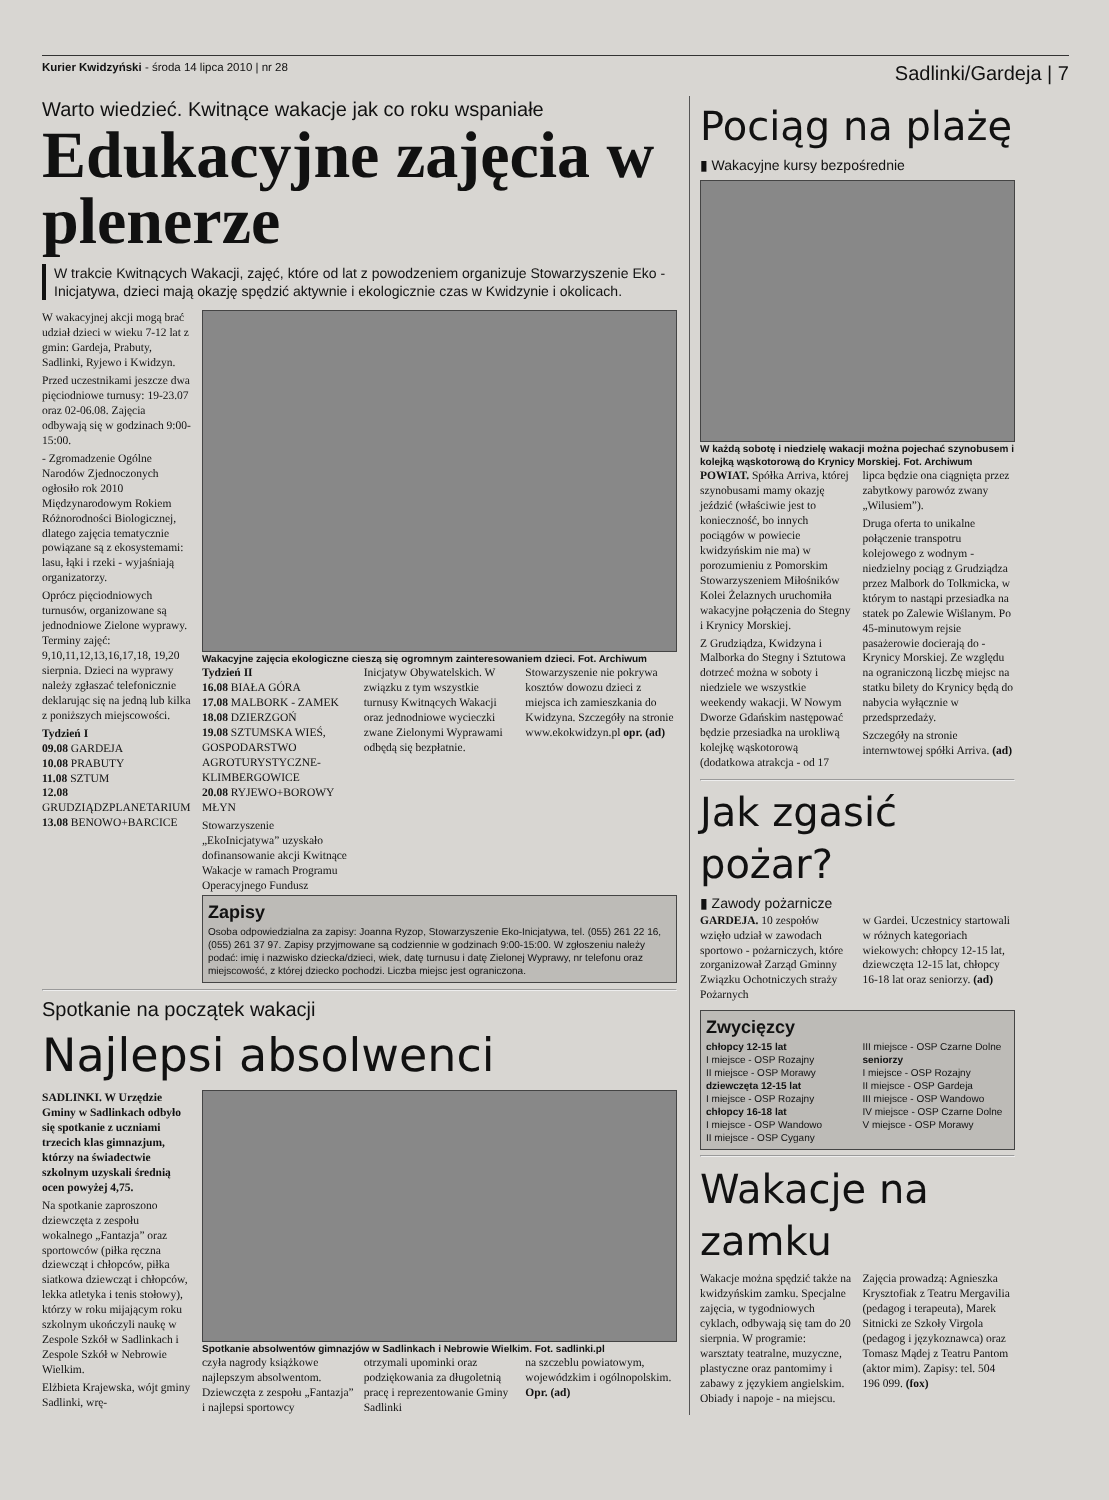Kurier Kwidzyński - środa 14 lipca 2010 | nr 28 Sadlinki/Gardeja | 7
Warto wiedzieć. Kwitnące wakacje jak co roku wspaniałe
Edukacyjne zajęcia w plenerze
W trakcie Kwitnących Wakacji, zajęć, które od lat z powodzeniem organizuje Stowarzyszenie Eko - Inicjatywa, dzieci mają okazję spędzić aktywnie i ekologicznie czas w Kwidzynie i okolicach.
W wakacyjnej akcji mogą brać udział dzieci w wieku 7-12 lat z gmin: Gardeja, Prabuty, Sadlinki, Ryjewo i Kwidzyn.
Przed uczestnikami jeszcze dwa pięciodniowe turnusy: 19-23.07 oraz 02-06.08. Zajęcia odbywają się w godzinach 9:00-15:00.
- Zgromadzenie Ogólne Narodów Zjednoczonych ogłosiło rok 2010 Międzynarodowym Rokiem Różnorodności Biologicznej, dlatego zajęcia tematycznie powiązane są z ekosystemami: lasu, łąki i rzeki - wyjaśniają organizatorzy.
Oprócz pięciodniowych turnusów, organizowane są jednodniowe Zielone wyprawy. Terminy zajęć: 9,10,11,12,13,16,17,18, 19,20 sierpnia. Dzieci na wyprawy należy zgłaszać telefonicznie deklarując się na jedną lub kilka z poniższych miejscowości.
Tydzień I
09.08 GARDEJA
10.08 PRABUTY
11.08 SZTUM
12.08 GRUDZIĄDZPLANETARIUM
13.08 BENOWO+BARCICE
Wakacyjne zajęcia ekologiczne cieszą się ogromnym zainteresowaniem dzieci. Fot. Archiwum
Tydzień II
16.08 BIAŁA GÓRA
17.08 MALBORK - ZAMEK
18.08 DZIERZGOŃ
19.08 SZTUMSKA WIEŚ, GOSPODARSTWO AGROTURYSTYCZNE-KLIMBERGOWICE
20.08 RYJEWO+BOROWY MŁYN
Stowarzyszenie „EkoInicjatywa” uzyskało dofinansowanie akcji Kwitnące Wakacje w ramach Programu Operacyjnego Fundusz
Inicjatyw Obywatelskich. W związku z tym wszystkie turnusy Kwitnących Wakacji oraz jednodniowe wycieczki zwane Zielonymi Wyprawami odbędą się bezpłatnie.
Stowarzyszenie nie pokrywa kosztów dowozu dzieci z miejsca ich zamieszkania do Kwidzyna. Szczegóły na stronie www.ekokwidzyn.pl opr. (ad)
Zapisy
Osoba odpowiedzialna za zapisy: Joanna Ryzop, Stowarzyszenie Eko-Inicjatywa, tel. (055) 261 22 16, (055) 261 37 97. Zapisy przyjmowane są codziennie w godzinach 9:00-15:00. W zgłoszeniu należy podać: imię i nazwisko dziecka/dzieci, wiek, datę turnusu i datę Zielonej Wyprawy, nr telefonu oraz miejscowość, z której dziecko pochodzi. Liczba miejsc jest ograniczona.
Spotkanie na początek wakacji
Najlepsi absolwenci
SADLINKI. W Urzędzie Gminy w Sadlinkach odbyło się spotkanie z uczniami trzecich klas gimnazjum, którzy na świadectwie szkolnym uzyskali średnią ocen powyżej 4,75.
Na spotkanie zaproszono dziewczęta z zespołu wokalnego „Fantazja” oraz sportowców (piłka ręczna dziewcząt i chłopców, piłka siatkowa dziewcząt i chłopców, lekka atletyka i tenis stołowy), którzy w roku mijającym roku szkolnym ukończyli naukę w Zespole Szkół w Sadlinkach i Zespole Szkół w Nebrowie Wielkim.
Elżbieta Krajewska, wójt gminy Sadlinki, wrę-
Spotkanie absolwentów gimnazjów w Sadlinkach i Nebrowie Wielkim. Fot. sadlinki.pl
czyła nagrody książkowe najlepszym absolwentom. Dziewczęta z zespołu „Fantazja” i najlepsi sportowcy
otrzymali upominki oraz podziękowania za długoletnią pracę i reprezentowanie Gminy Sadlinki
na szczeblu powiatowym, wojewódzkim i ogólnopolskim. Opr. (ad)
Pociąg na plażę
▮ Wakacyjne kursy bezpośrednie
W każdą sobotę i niedzielę wakacji można pojechać szynobusem i kolejką wąskotorową do Krynicy Morskiej. Fot. Archiwum
POWIAT. Spółka Arriva, której szynobusami mamy okazję jeździć (właściwie jest to konieczność, bo innych pociągów w powiecie kwidzyńskim nie ma) w porozumieniu z Pomorskim Stowarzyszeniem Miłośników Kolei Żelaznych uruchomiła wakacyjne połączenia do Stegny i Krynicy Morskiej.
Z Grudziądza, Kwidzyna i Malborka do Stegny i Sztutowa dotrzeć można w soboty i niedziele we wszystkie weekendy wakacji. W Nowym Dworze Gdańskim następować będzie przesiadka na urokliwą kolejkę wąskotorową (dodatkowa atrakcja - od 17
lipca będzie ona ciągnięta przez zabytkowy parowóz zwany „Wilusiem”).
Druga oferta to unikalne połączenie transpotru kolejowego z wodnym - niedzielny pociąg z Grudziądza przez Malbork do Tolkmicka, w którym to nastąpi przesiadka na statek po Zalewie Wiślanym. Po 45-minutowym rejsie pasażerowie docierają do - Krynicy Morskiej. Ze względu na ograniczoną liczbę miejsc na statku bilety do Krynicy będą do nabycia wyłącznie w przedsprzedaży.
Szczegóły na stronie internwtowej spółki Arriva. (ad)
Jak zgasić pożar?
▮ Zawody pożarnicze
GARDEJA. 10 zespołów wzięło udział w zawodach sportowo - pożarniczych, które zorganizował Zarząd Gminny Związku Ochotniczych straży Pożarnych
w Gardei. Uczestnicy startowali w różnych kategoriach wiekowych: chłopcy 12-15 lat, dziewczęta 12-15 lat, chłopcy 16-18 lat oraz seniorzy. (ad)
Zwycięzcy
chłopcy 12-15 lat
I miejsce - OSP Rozajny
II miejsce - OSP Morawy
dziewczęta 12-15 lat
I miejsce - OSP Rozajny
chłopcy 16-18 lat
I miejsce - OSP Wandowo
II miejsce - OSP Cygany
III miejsce - OSP Czarne Dolne
seniorzy
I miejsce - OSP Rozajny
II miejsce - OSP Gardeja
III miejsce - OSP Wandowo
IV miejsce - OSP Czarne Dolne
V miejsce - OSP Morawy
Wakacje na zamku
Wakacje można spędzić także na kwidzyńskim zamku. Specjalne zajęcia, w tygodniowych cyklach, odbywają się tam do 20 sierpnia. W programie: warsztaty teatralne, muzyczne, plastyczne oraz pantomimy i zabawy z językiem angielskim. Obiady i napoje - na miejscu.
Zajęcia prowadzą: Agnieszka Krysztofiak z Teatru Mergavilia (pedagog i terapeuta), Marek Sitnicki ze Szkoły Virgola (pedagog i językoznawca) oraz Tomasz Mądej z Teatru Pantom (aktor mim). Zapisy: tel. 504 196 099. (fox)